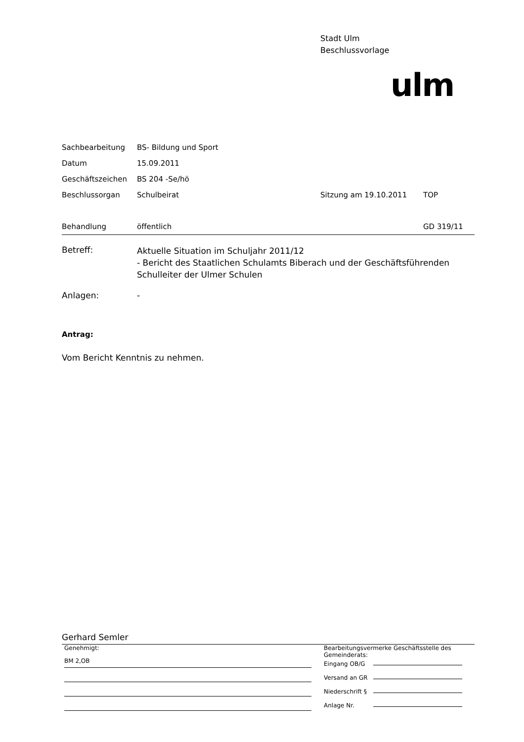Stadt Ulm
Beschlussvorlage
ulm
| Sachbearbeitung | BS- Bildung und Sport | | |
| Datum | 15.09.2011 | | |
| Geschäftszeichen | BS 204 -Se/hö | | |
| Beschlussorgan | Schulbeirat | Sitzung am 19.10.2011 | TOP |
| Behandlung | öffentlich | | GD 319/11 |
| Betreff: | Aktuelle Situation im Schuljahr 2011/12 - Bericht des Staatlichen Schulamts Biberach und der Geschäftsführenden Schulleiter der Ulmer Schulen |
| Anlagen: | - |
Antrag:
Vom Bericht Kenntnis zu nehmen.
Gerhard Semler
Genehmigt:
BM 2,OB
Bearbeitungsvermerke Geschäftsstelle des Gemeinderats:
Eingang OB/G
Versand an GR
Niederschrift §
Anlage Nr.